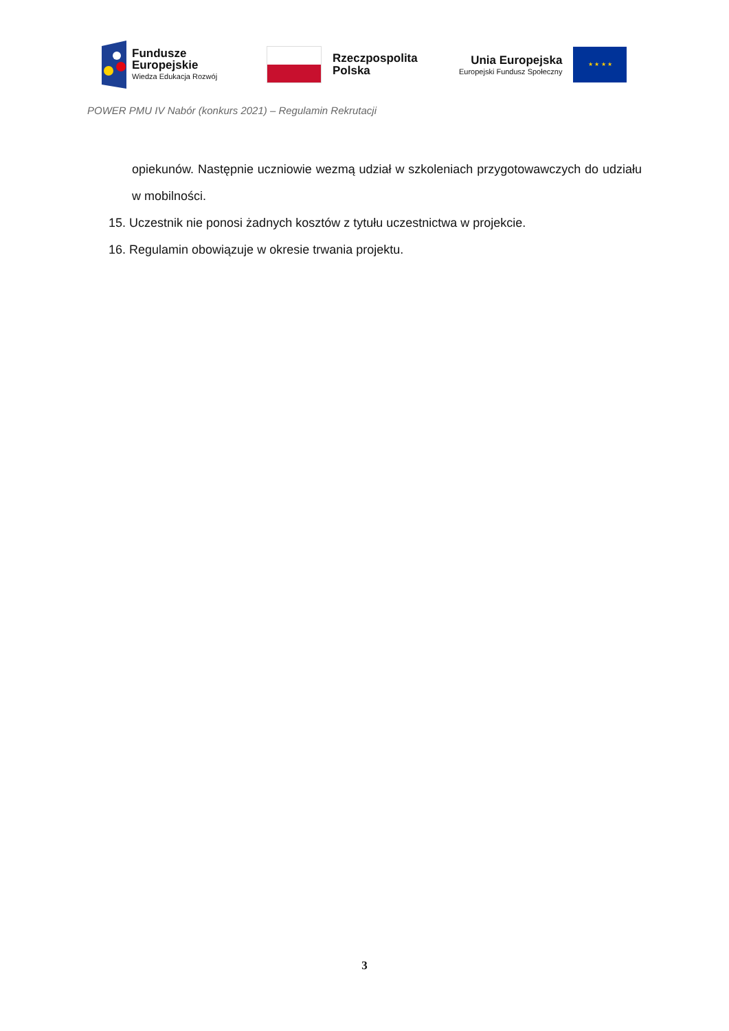Fundusze
Europejskie
Wiedza Edukacja Rozwój
Rzeczpospolita
Polska
Unia Europejska
Europejski Fundusz Społeczny
★ ★ ★ ★
POWER PMU IV Nabór (konkurs 2021) – Regulamin Rekrutacji
opiekunów. Następnie uczniowie wezmą udział w szkoleniach przygotowawczych do udziału w mobilności.
15. Uczestnik nie ponosi żadnych kosztów z tytułu uczestnictwa w projekcie.
16. Regulamin obowiązuje w okresie trwania projektu.
3